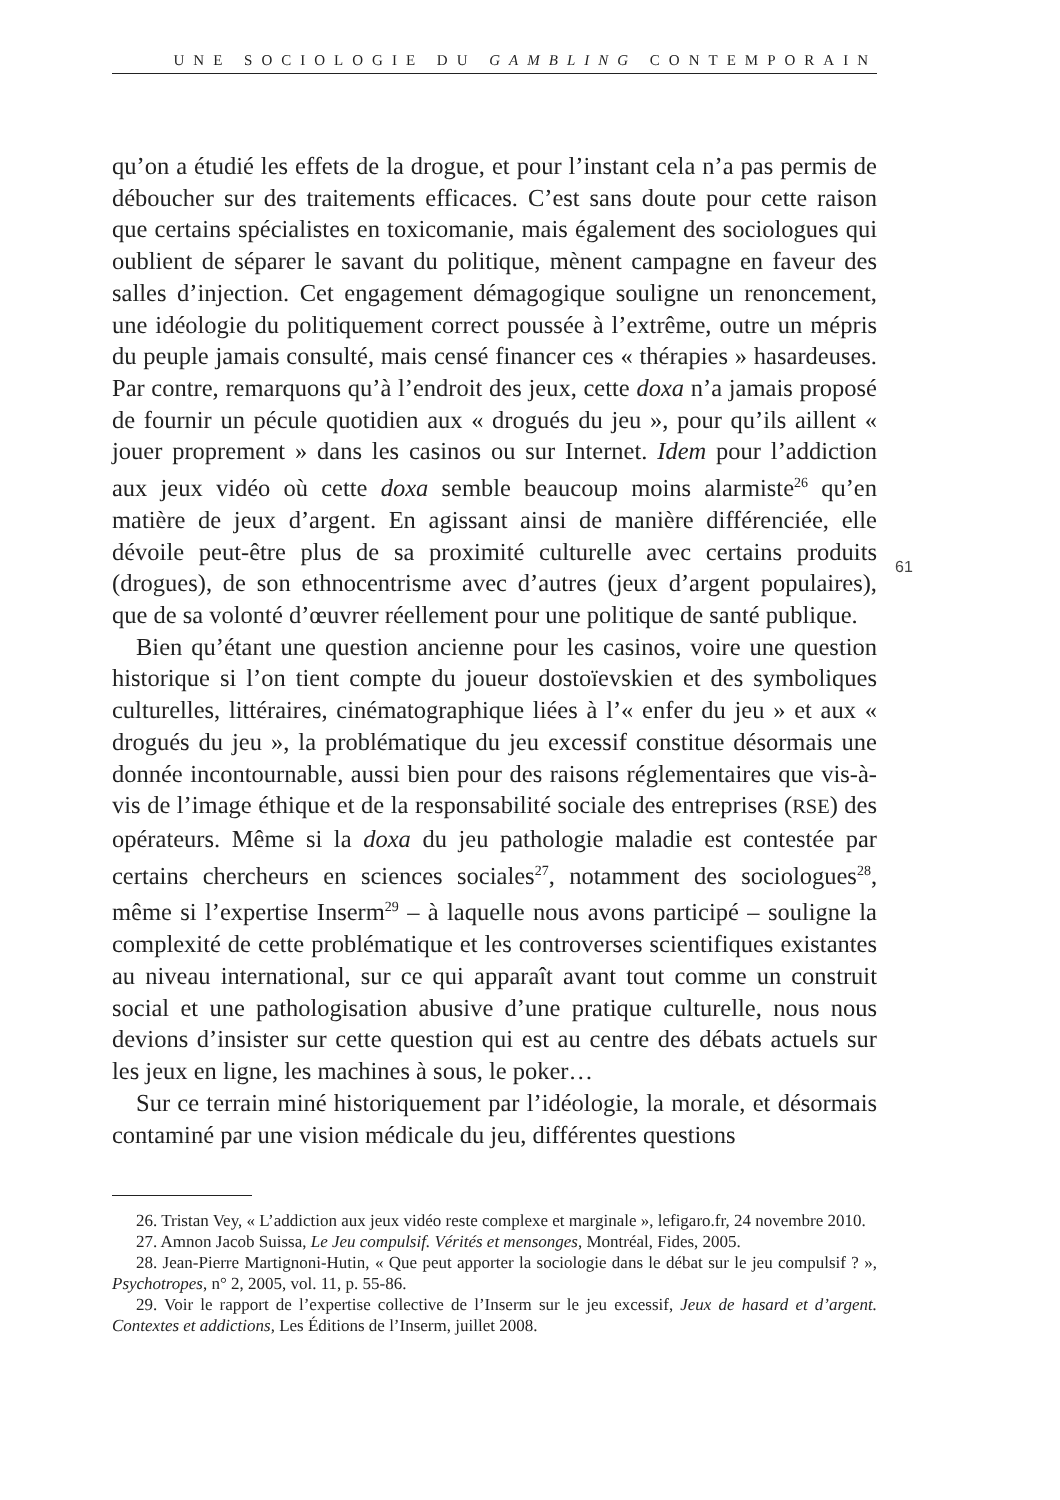UNE SOCIOLOGIE DU GAMBLING CONTEMPORAIN
61
qu’on a étudié les effets de la drogue, et pour l’instant cela n’a pas permis de déboucher sur des traitements efficaces. C’est sans doute pour cette raison que certains spécialistes en toxicomanie, mais également des sociologues qui oublient de séparer le savant du politique, mènent campagne en faveur des salles d’injection. Cet engagement démagogique souligne un renoncement, une idéologie du politiquement correct poussée à l’extrême, outre un mépris du peuple jamais consulté, mais censé financer ces « thérapies » hasardeuses. Par contre, remarquons qu’à l’endroit des jeux, cette doxa n’a jamais proposé de fournir un pécule quotidien aux « drogués du jeu », pour qu’ils aillent « jouer proprement » dans les casinos ou sur Internet. Idem pour l’addiction aux jeux vidéo où cette doxa semble beaucoup moins alarmiste<sup>26</sup> qu’en matière de jeux d’argent. En agissant ainsi de manière différenciée, elle dévoile peut-être plus de sa proximité culturelle avec certains produits (drogues), de son ethnocentrisme avec d’autres (jeux d’argent populaires), que de sa volonté d’œuvrer réellement pour une politique de santé publique.
Bien qu’étant une question ancienne pour les casinos, voire une question historique si l’on tient compte du joueur dostoïevskien et des symboliques culturelles, littéraires, cinématographique liées à l’« enfer du jeu » et aux « drogués du jeu », la problématique du jeu excessif constitue désormais une donnée incontournable, aussi bien pour des raisons réglementaires que vis-à-vis de l’image éthique et de la responsabilité sociale des entreprises (RSE) des opérateurs. Même si la doxa du jeu pathologie maladie est contestée par certains chercheurs en sciences sociales<sup>27</sup>, notamment des sociologues<sup>28</sup>, même si l’expertise Inserm<sup>29</sup> – à laquelle nous avons participé – souligne la complexité de cette problématique et les controverses scientifiques existantes au niveau international, sur ce qui apparaît avant tout comme un construit social et une pathologisation abusive d’une pratique culturelle, nous nous devions d’insister sur cette question qui est au centre des débats actuels sur les jeux en ligne, les machines à sous, le poker…
Sur ce terrain miné historiquement par l’idéologie, la morale, et désormais contaminé par une vision médicale du jeu, différentes questions
26. Tristan Vey, « L’addiction aux jeux vidéo reste complexe et marginale », lefigaro.fr, 24 novembre 2010.
27. Amnon Jacob Suissa, Le Jeu compulsif. Vérités et mensonges, Montréal, Fides, 2005.
28. Jean-Pierre Martignoni-Hutin, « Que peut apporter la sociologie dans le débat sur le jeu compulsif ? », Psychotropes, n° 2, 2005, vol. 11, p. 55-86.
29. Voir le rapport de l’expertise collective de l’Inserm sur le jeu excessif, Jeux de hasard et d’argent. Contextes et addictions, Les Éditions de l’Inserm, juillet 2008.